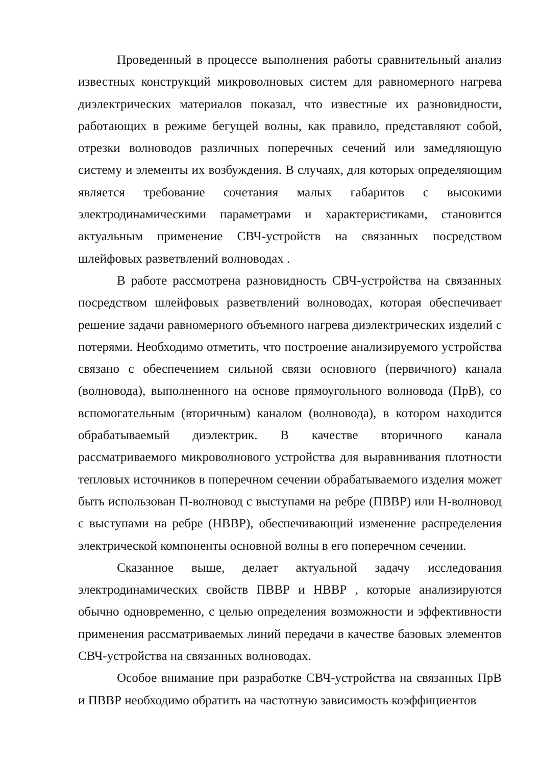Проведенный в процессе выполнения работы сравнительный анализ известных конструкций микроволновых систем для равномерного нагрева диэлектрических материалов показал, что известные их разновидности, работающих в режиме бегущей волны, как правило, представляют собой, отрезки волноводов различных поперечных сечений или замедляющую систему и элементы их возбуждения. В случаях, для которых определяющим является требование сочетания малых габаритов с высокими электродинамическими параметрами и характеристиками, становится актуальным применение СВЧ-устройств на связанных посредством шлейфовых разветвлений волноводах .
В работе рассмотрена разновидность СВЧ-устройства на связанных посредством шлейфовых разветвлений волноводах, которая обеспечивает решение задачи равномерного объемного нагрева диэлектрических изделий с потерями. Необходимо отметить, что построение анализируемого устройства связано с обеспечением сильной связи основного (первичного) канала (волновода), выполненного на основе прямоугольного волновода (ПрВ), со вспомогательным (вторичным) каналом (волновода), в котором находится обрабатываемый диэлектрик. В качестве вторичного канала рассматриваемого микроволнового устройства для выравнивания плотности тепловых источников в поперечном сечении обрабатываемого изделия может быть использован П-волновод с выступами на ребре (ПВВР) или Н-волновод с выступами на ребре (НВВР), обеспечивающий изменение распределения электрической компоненты основной волны в его поперечном сечении.
Сказанное выше, делает актуальной задачу исследования электродинамических свойств ПВВР и НВВР , которые анализируются обычно одновременно, с целью определения возможности и эффективности применения рассматриваемых линий передачи в качестве базовых элементов СВЧ-устройства на связанных волноводах.
Особое внимание при разработке СВЧ-устройства на связанных ПрВ и ПВВР необходимо обратить на частотную зависимость коэффициентов